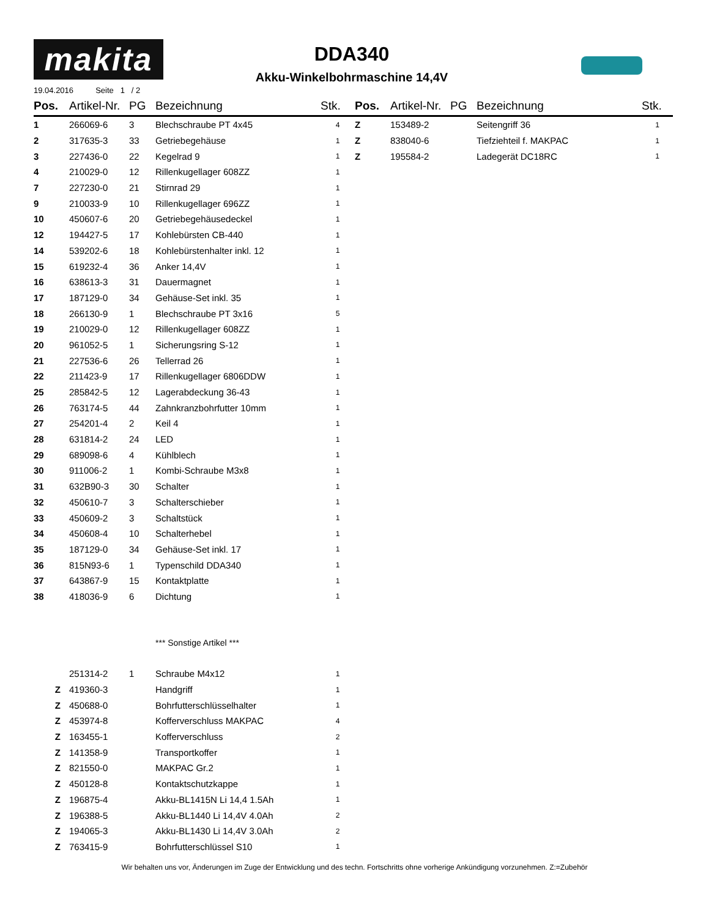makita
19.04.2016 Seite 1 / 2
DDA340
Akku-Winkelbohrmaschine 14,4V
| Pos. | Artikel-Nr. | PG | Bezeichnung | Stk. |
| --- | --- | --- | --- | --- |
| 1 | 266069-6 | 3 | Blechschraube PT 4x45 | 4 |
| 2 | 317635-3 | 33 | Getriebegehäuse | 1 |
| 3 | 227436-0 | 22 | Kegelrad 9 | 1 |
| 4 | 210029-0 | 12 | Rillenkugellager 608ZZ | 1 |
| 7 | 227230-0 | 21 | Stirnrad 29 | 1 |
| 9 | 210033-9 | 10 | Rillenkugellager 696ZZ | 1 |
| 10 | 450607-6 | 20 | Getriebegehäusedeckel | 1 |
| 12 | 194427-5 | 17 | Kohlebürsten CB-440 | 1 |
| 14 | 539202-6 | 18 | Kohlebürstenhalter inkl. 12 | 1 |
| 15 | 619232-4 | 36 | Anker 14,4V | 1 |
| 16 | 638613-3 | 31 | Dauermagnet | 1 |
| 17 | 187129-0 | 34 | Gehäuse-Set inkl. 35 | 1 |
| 18 | 266130-9 | 1 | Blechschraube PT 3x16 | 5 |
| 19 | 210029-0 | 12 | Rillenkugellager 608ZZ | 1 |
| 20 | 961052-5 | 1 | Sicherungsring S-12 | 1 |
| 21 | 227536-6 | 26 | Tellerrad 26 | 1 |
| 22 | 211423-9 | 17 | Rillenkugellager 6806DDW | 1 |
| 25 | 285842-5 | 12 | Lagerabdeckung 36-43 | 1 |
| 26 | 763174-5 | 44 | Zahnkranzbohrfutter 10mm | 1 |
| 27 | 254201-4 | 2 | Keil 4 | 1 |
| 28 | 631814-2 | 24 | LED | 1 |
| 29 | 689098-6 | 4 | Kühlblech | 1 |
| 30 | 911006-2 | 1 | Kombi-Schraube M3x8 | 1 |
| 31 | 632B90-3 | 30 | Schalter | 1 |
| 32 | 450610-7 | 3 | Schalterschieber | 1 |
| 33 | 450609-2 | 3 | Schaltstück | 1 |
| 34 | 450608-4 | 10 | Schalterhebel | 1 |
| 35 | 187129-0 | 34 | Gehäuse-Set inkl. 17 | 1 |
| 36 | 815N93-6 | 1 | Typenschild DDA340 | 1 |
| 37 | 643867-9 | 15 | Kontaktplatte | 1 |
| 38 | 418036-9 | 6 | Dichtung | 1 |
| | | | *** Sonstige Artikel *** | |
| | 251314-2 | 1 | Schraube M4x12 | 1 |
| Z | 419360-3 | | Handgriff | 1 |
| Z | 450688-0 | | Bohrfutterschlüsselhalter | 1 |
| Z | 453974-8 | | Kofferverschluss MAKPAC | 4 |
| Z | 163455-1 | | Kofferverschluss | 2 |
| Z | 141358-9 | | Transportkoffer | 1 |
| Z | 821550-0 | | MAKPAC Gr.2 | 1 |
| Z | 450128-8 | | Kontaktschutzkappe | 1 |
| Z | 196875-4 | | Akku-BL1415N Li 14,4 1.5Ah | 1 |
| Z | 196388-5 | | Akku-BL1440 Li 14,4V 4.0Ah | 2 |
| Z | 194065-3 | | Akku-BL1430 Li 14,4V 3.0Ah | 2 |
| Z | 763415-9 | | Bohrfutterschlüssel S10 | 1 |
| Pos. | Artikel-Nr. | PG | Bezeichnung | Stk. |
| --- | --- | --- | --- | --- |
| Z | 153489-2 | | Seitengriff 36 | 1 |
| Z | 838040-6 | | Tiefziehteil f. MAKPAC | 1 |
| Z | 195584-2 | | Ladegerät DC18RC | 1 |
Wir behalten uns vor, Änderungen im Zuge der Entwicklung und des techn. Fortschritts ohne vorherige Ankündigung vorzunehmen. Z:=Zubehör